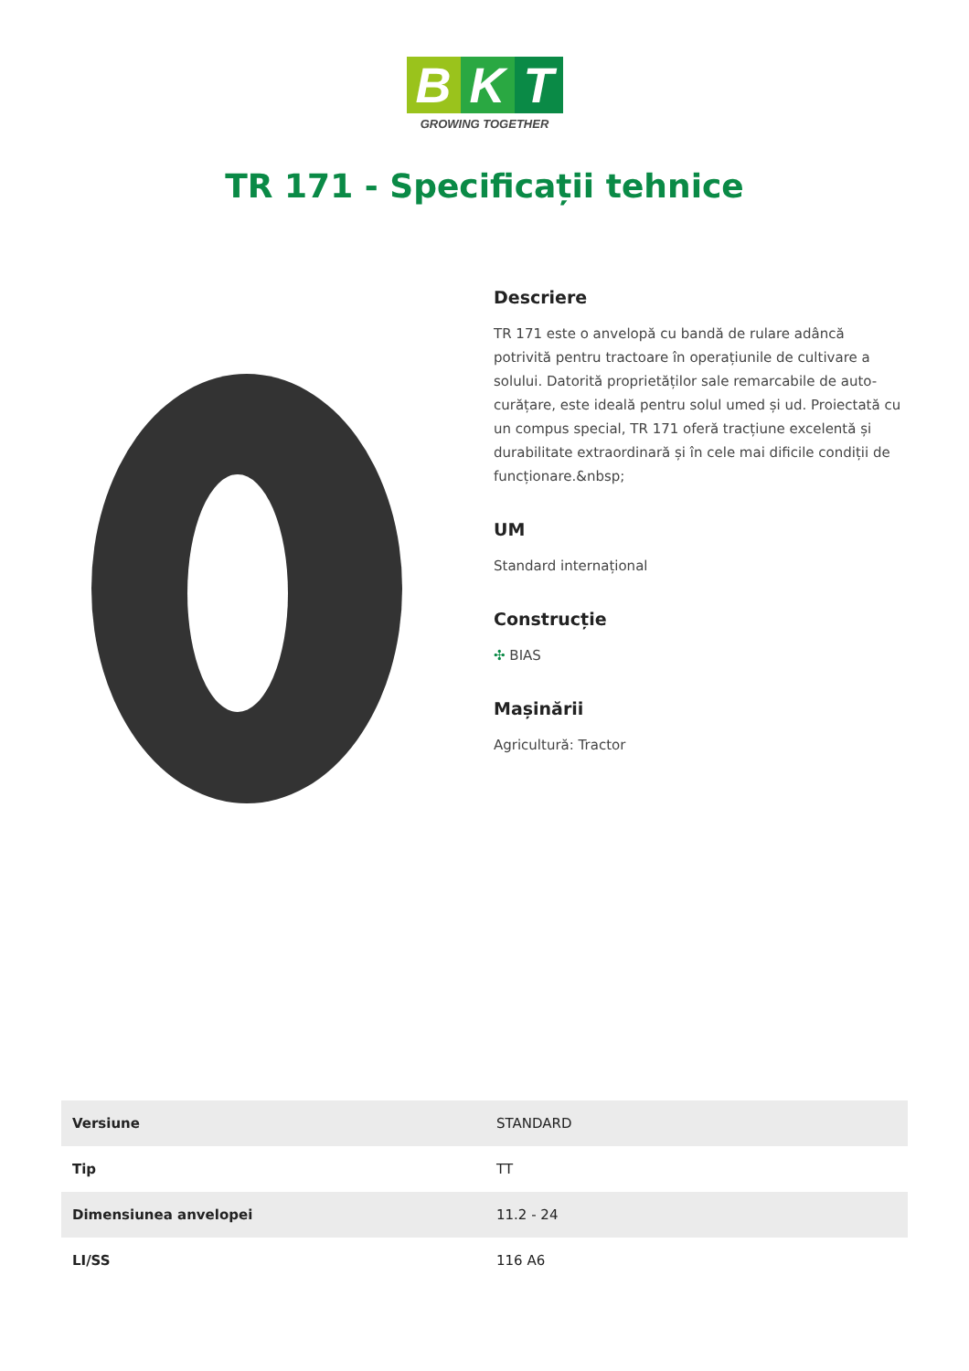B K T
GROWING TOGETHER
TR 171 - Specificații tehnice
Descriere
TR 171 este o anvelopă cu bandă de rulare adâncă potrivită pentru tractoare în operațiunile de cultivare a solului. Datorită proprietăților sale remarcabile de auto-curățare, este ideală pentru solul umed și ud. Proiectată cu un compus special, TR 171 oferă tracțiune excelentă și durabilitate extraordinară și în cele mai dificile condiții de funcționare.&nbsp;
UM
Standard internațional
Construcție
✣ BIAS
Mașinării
Agricultură: Tractor
| Versiune | STANDARD |
| Tip | TT |
| Dimensiunea anvelopei | 11.2 - 24 |
| LI/SS | 116 A6 |